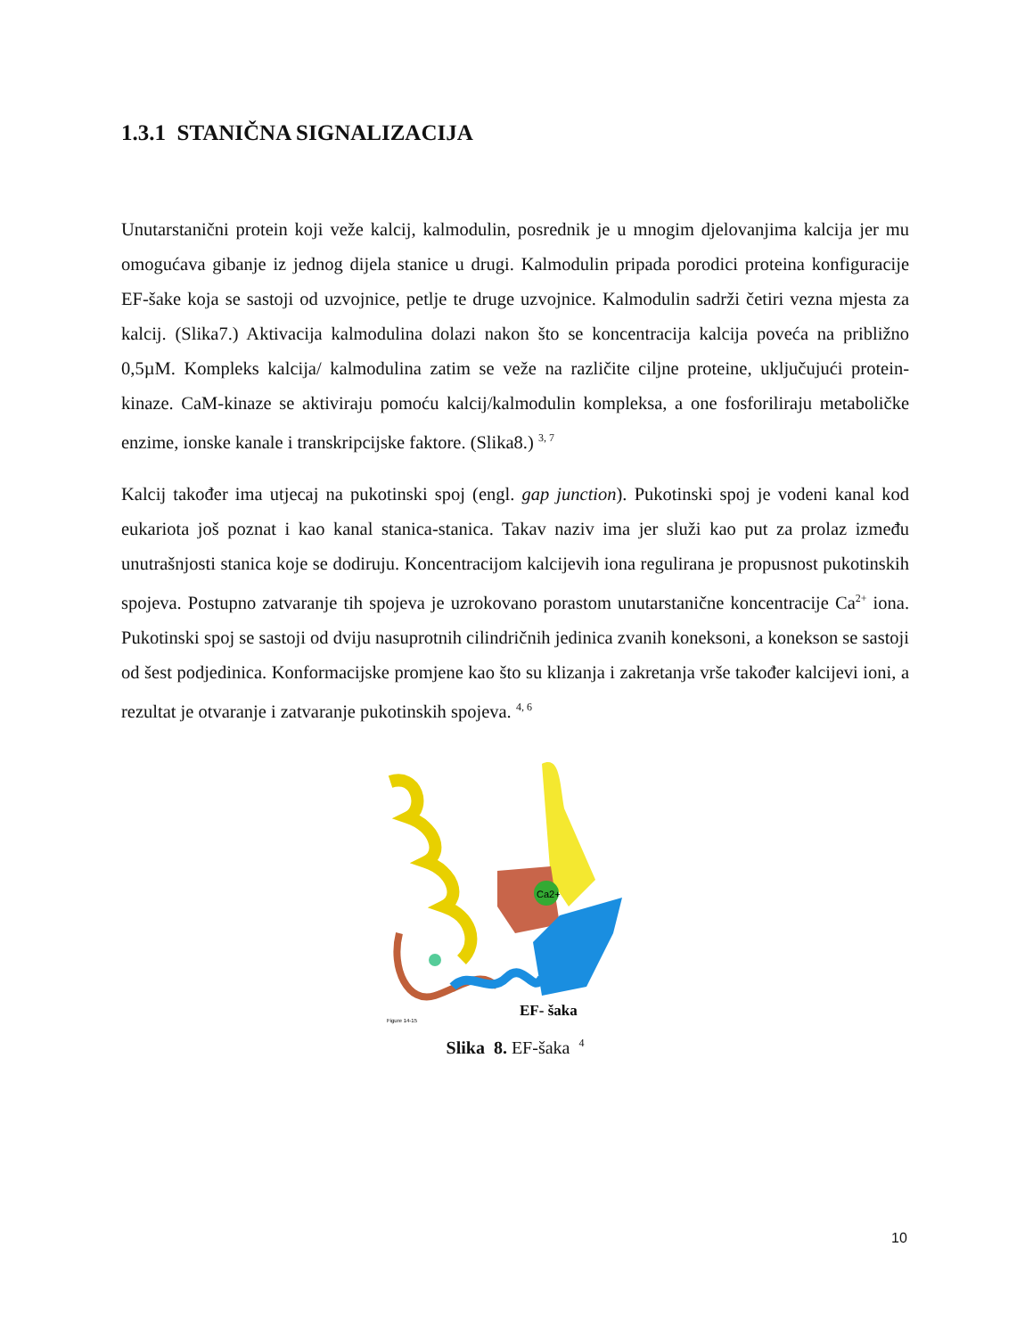1.3.1 STANIČNA SIGNALIZACIJA
Unutarstanični protein koji veže kalcij, kalmodulin, posrednik je u mnogim djelovanjima kalcija jer mu omogućava gibanje iz jednog dijela stanice u drugi. Kalmodulin pripada porodici proteina konfiguracije EF-šake koja se sastoji od uzvojnice, petlje te druge uzvojnice. Kalmodulin sadrži četiri vezna mjesta za kalcij. (Slika7.) Aktivacija kalmodulina dolazi nakon što se koncentracija kalcija poveća na približno 0,5µM. Kompleks kalcija/ kalmodulina zatim se veže na različite ciljne proteine, uključujući protein-kinaze. CaM-kinaze se aktiviraju pomoću kalcij/kalmodulin kompleksa, a one fosforiliraju metaboličke enzime, ionske kanale i transkripcijske faktore. (Slika8.) <sup>3, 7</sup>
Kalcij također ima utjecaj na pukotinski spoj (engl. gap junction). Pukotinski spoj je vodeni kanal kod eukariota još poznat i kao kanal stanica-stanica. Takav naziv ima jer služi kao put za prolaz između unutrašnjosti stanica koje se dodiruju. Koncentracijom kalcijevih iona regulirana je propusnost pukotinskih spojeva. Postupno zatvaranje tih spojeva je uzrokovano porastom unutarstanične koncentracije Ca<sup>2+</sup> iona. Pukotinski spoj se sastoji od dviju nasuprotnih cilindričnih jedinica zvanih koneksoni, a konekson se sastoji od šest podjedinica. Konformacijske promjene kao što su klizanja i zakretanja vrše također kalcijevi ioni, a rezultat je otvaranje i zatvaranje pukotinskih spojeva. <sup>4, 6</sup>
Ca2+
Figure 14-15
EF- šaka
Slika 8. EF-šaka <sup>4</sup>
10